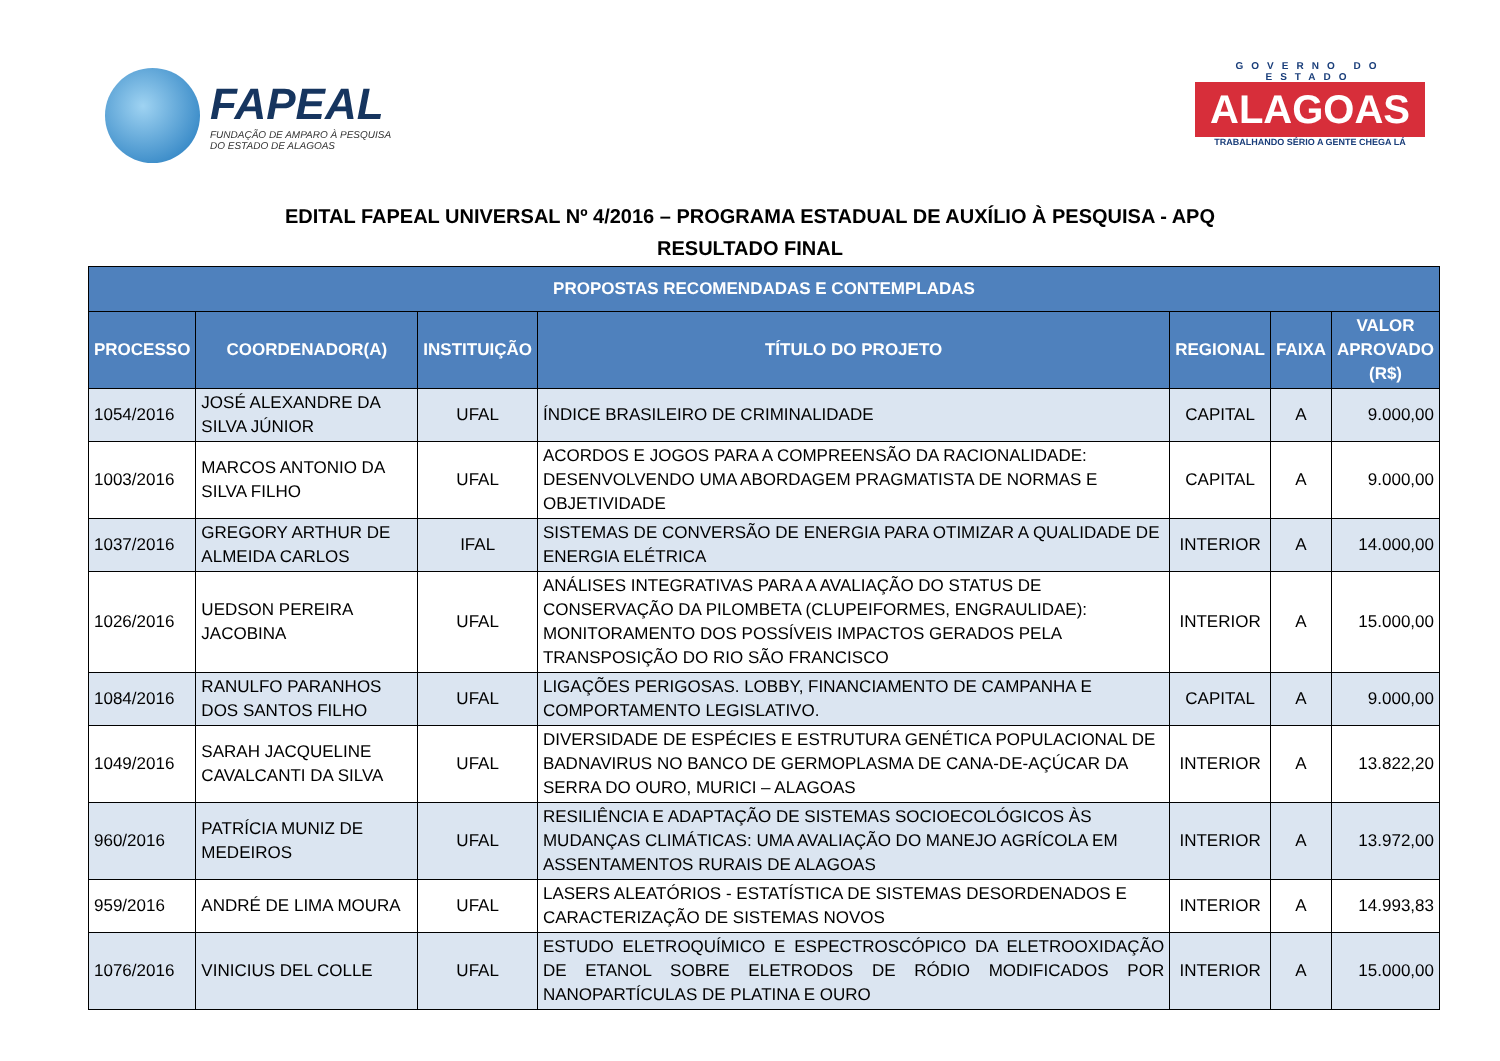FAPEAL
FUNDAÇÃO DE AMPARO À PESQUISA
DO ESTADO DE ALAGOAS
GOVERNO DO ESTADO
ALAGOAS
TRABALHANDO SÉRIO A GENTE CHEGA LÁ
EDITAL FAPEAL UNIVERSAL Nº 4/2016 – PROGRAMA ESTADUAL DE AUXÍLIO À PESQUISA - APQ
RESULTADO FINAL
| PROPOSTAS RECOMENDADAS E CONTEMPLADAS | | | | | | |
| PROCESSO | COORDENADOR(A) | INSTITUIÇÃO | TÍTULO DO PROJETO | REGIONAL | FAIXA | VALOR APROVADO (R$) |
| 1054/2016 | JOSÉ ALEXANDRE DA SILVA JÚNIOR | UFAL | ÍNDICE BRASILEIRO DE CRIMINALIDADE | CAPITAL | A | 9.000,00 |
| 1003/2016 | MARCOS ANTONIO DA SILVA FILHO | UFAL | ACORDOS E JOGOS PARA A COMPREENSÃO DA RACIONALIDADE: DESENVOLVENDO UMA ABORDAGEM PRAGMATISTA DE NORMAS E OBJETIVIDADE | CAPITAL | A | 9.000,00 |
| 1037/2016 | GREGORY ARTHUR DE ALMEIDA CARLOS | IFAL | SISTEMAS DE CONVERSÃO DE ENERGIA PARA OTIMIZAR A QUALIDADE DE ENERGIA ELÉTRICA | INTERIOR | A | 14.000,00 |
| 1026/2016 | UEDSON PEREIRA JACOBINA | UFAL | ANÁLISES INTEGRATIVAS PARA A AVALIAÇÃO DO STATUS DE CONSERVAÇÃO DA PILOMBETA (CLUPEIFORMES, ENGRAULIDAE): MONITORAMENTO DOS POSSÍVEIS IMPACTOS GERADOS PELA TRANSPOSIÇÃO DO RIO SÃO FRANCISCO | INTERIOR | A | 15.000,00 |
| 1084/2016 | RANULFO PARANHOS DOS SANTOS FILHO | UFAL | LIGAÇÕES PERIGOSAS. LOBBY, FINANCIAMENTO DE CAMPANHA E COMPORTAMENTO LEGISLATIVO. | CAPITAL | A | 9.000,00 |
| 1049/2016 | SARAH JACQUELINE CAVALCANTI DA SILVA | UFAL | DIVERSIDADE DE ESPÉCIES E ESTRUTURA GENÉTICA POPULACIONAL DE BADNAVIRUS NO BANCO DE GERMOPLASMA DE CANA-DE-AÇÚCAR DA SERRA DO OURO, MURICI – ALAGOAS | INTERIOR | A | 13.822,20 |
| 960/2016 | PATRÍCIA MUNIZ DE MEDEIROS | UFAL | RESILIÊNCIA E ADAPTAÇÃO DE SISTEMAS SOCIOECOLÓGICOS ÀS MUDANÇAS CLIMÁTICAS: UMA AVALIAÇÃO DO MANEJO AGRÍCOLA EM ASSENTAMENTOS RURAIS DE ALAGOAS | INTERIOR | A | 13.972,00 |
| 959/2016 | ANDRÉ DE LIMA MOURA | UFAL | LASERS ALEATÓRIOS - ESTATÍSTICA DE SISTEMAS DESORDENADOS E CARACTERIZAÇÃO DE SISTEMAS NOVOS | INTERIOR | A | 14.993,83 |
| 1076/2016 | VINICIUS DEL COLLE | UFAL | ESTUDO ELETROQUÍMICO E ESPECTROSCÓPICO DA ELETROOXIDAÇÃO DE ETANOL SOBRE ELETRODOS DE RÓDIO MODIFICADOS POR NANOPARTÍCULAS DE PLATINA E OURO | INTERIOR | A | 15.000,00 |